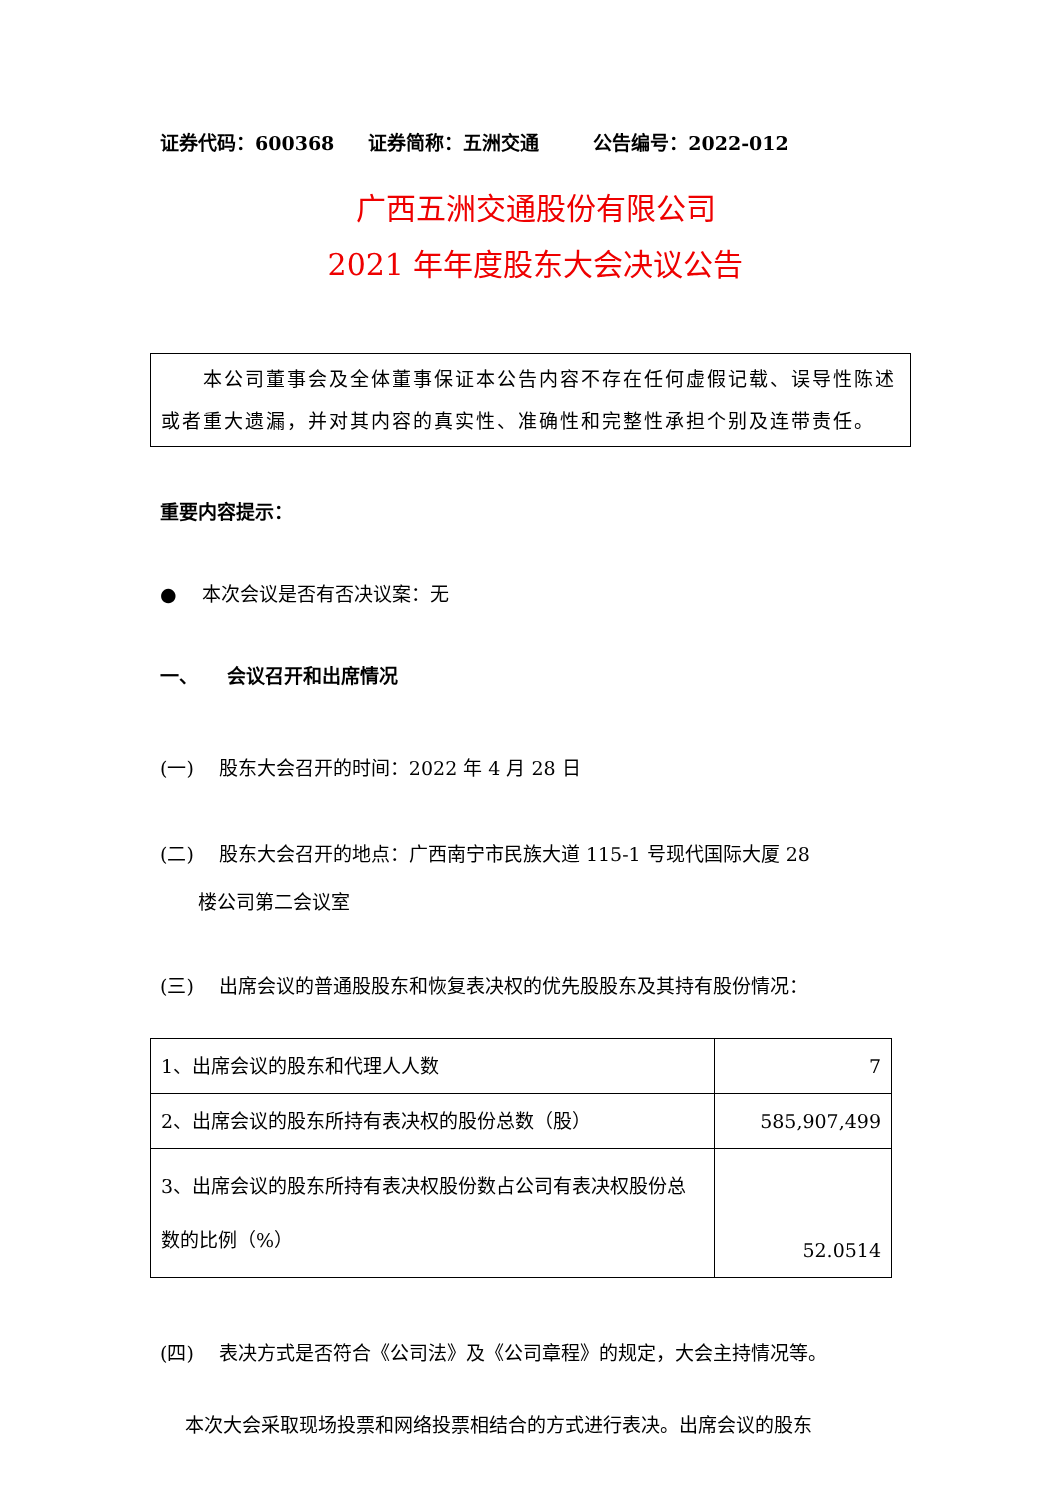证券代码：600368 证券简称：五洲交通 公告编号：2022-012
广西五洲交通股份有限公司
2021 年年度股东大会决议公告
　　本公司董事会及全体董事保证本公告内容不存在任何虚假记载、误导性陈述或者重大遗漏，并对其内容的真实性、准确性和完整性承担个别及连带责任。
重要内容提示：
●　 本次会议是否有否决议案：无
一、　　会议召开和出席情况
(一)　 股东大会召开的时间：2022 年 4 月 28 日
(二)　 股东大会召开的地点：广西南宁市民族大道 115-1 号现代国际大厦 28
　　楼公司第二会议室
(三)　 出席会议的普通股股东和恢复表决权的优先股股东及其持有股份情况：
| 1、出席会议的股东和代理人人数 | 7 |
| 2、出席会议的股东所持有表决权的股份总数（股） | 585,907,499 |
| 3、出席会议的股东所持有表决权股份数占公司有表决权股份总数的比例（%） | 52.0514 |
(四)　 表决方式是否符合《公司法》及《公司章程》的规定，大会主持情况等。
　 本次大会采取现场投票和网络投票相结合的方式进行表决。出席会议的股东